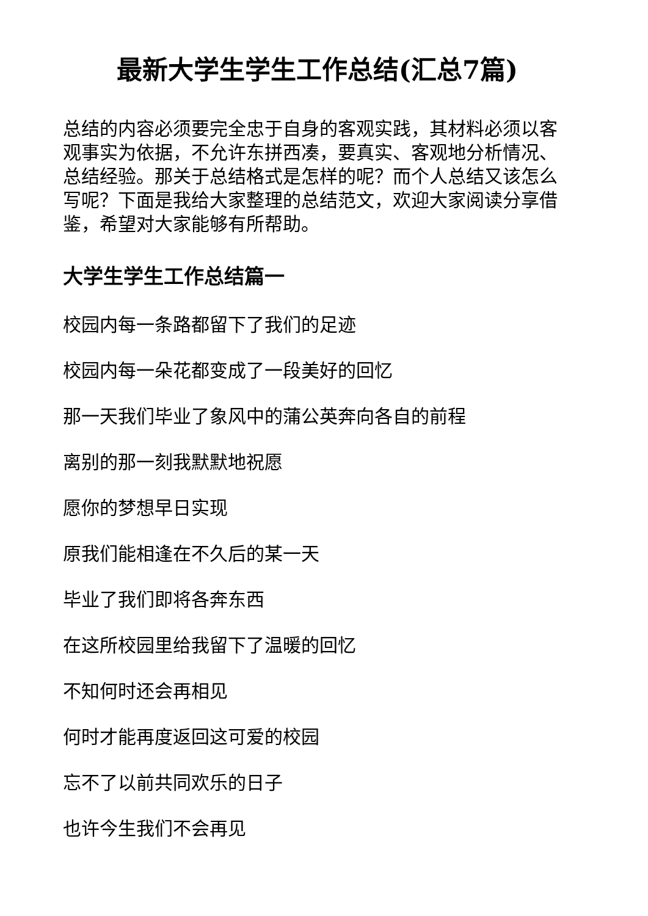最新大学生学生工作总结(汇总7篇)
总结的内容必须要完全忠于自身的客观实践，其材料必须以客观事实为依据，不允许东拼西凑，要真实、客观地分析情况、总结经验。那关于总结格式是怎样的呢？而个人总结又该怎么写呢？下面是我给大家整理的总结范文，欢迎大家阅读分享借鉴，希望对大家能够有所帮助。
大学生学生工作总结篇一
校园内每一条路都留下了我们的足迹
校园内每一朵花都变成了一段美好的回忆
那一天我们毕业了象风中的蒲公英奔向各自的前程
离别的那一刻我默默地祝愿
愿你的梦想早日实现
原我们能相逢在不久后的某一天
毕业了我们即将各奔东西
在这所校园里给我留下了温暖的回忆
不知何时还会再相见
何时才能再度返回这可爱的校园
忘不了以前共同欢乐的日子
也许今生我们不会再见